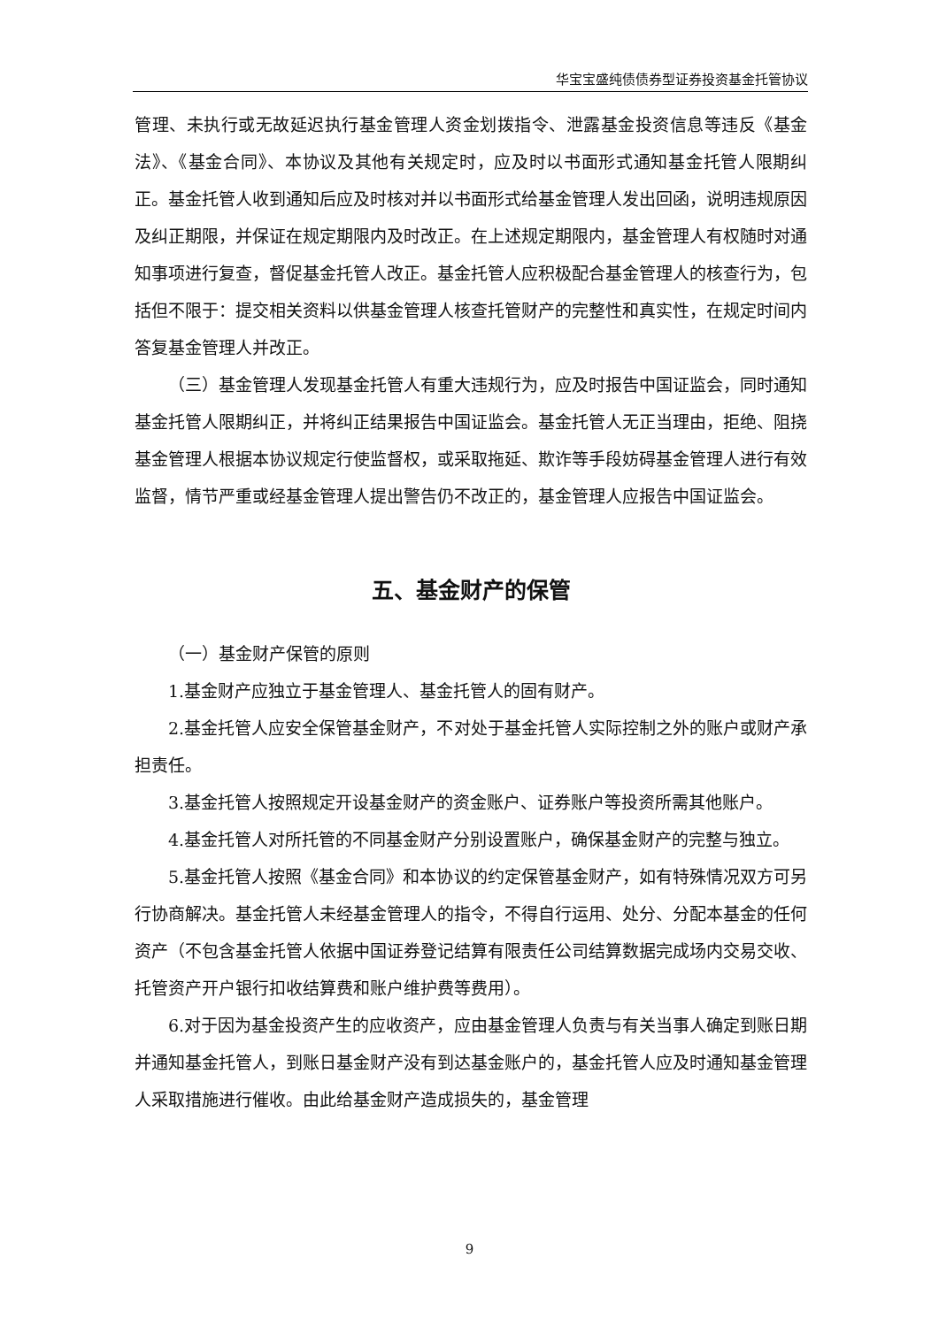华宝宝盛纯债债券型证券投资基金托管协议
管理、未执行或无故延迟执行基金管理人资金划拨指令、泄露基金投资信息等违反《基金法》、《基金合同》、本协议及其他有关规定时，应及时以书面形式通知基金托管人限期纠正。基金托管人收到通知后应及时核对并以书面形式给基金管理人发出回函，说明违规原因及纠正期限，并保证在规定期限内及时改正。在上述规定期限内，基金管理人有权随时对通知事项进行复查，督促基金托管人改正。基金托管人应积极配合基金管理人的核查行为，包括但不限于：提交相关资料以供基金管理人核查托管财产的完整性和真实性，在规定时间内答复基金管理人并改正。
（三）基金管理人发现基金托管人有重大违规行为，应及时报告中国证监会，同时通知基金托管人限期纠正，并将纠正结果报告中国证监会。基金托管人无正当理由，拒绝、阻挠基金管理人根据本协议规定行使监督权，或采取拖延、欺诈等手段妨碍基金管理人进行有效监督，情节严重或经基金管理人提出警告仍不改正的，基金管理人应报告中国证监会。
五、基金财产的保管
（一）基金财产保管的原则
1.基金财产应独立于基金管理人、基金托管人的固有财产。
2.基金托管人应安全保管基金财产，不对处于基金托管人实际控制之外的账户或财产承担责任。
3.基金托管人按照规定开设基金财产的资金账户、证券账户等投资所需其他账户。
4.基金托管人对所托管的不同基金财产分别设置账户，确保基金财产的完整与独立。
5.基金托管人按照《基金合同》和本协议的约定保管基金财产，如有特殊情况双方可另行协商解决。基金托管人未经基金管理人的指令，不得自行运用、处分、分配本基金的任何资产（不包含基金托管人依据中国证券登记结算有限责任公司结算数据完成场内交易交收、托管资产开户银行扣收结算费和账户维护费等费用）。
6.对于因为基金投资产生的应收资产，应由基金管理人负责与有关当事人确定到账日期并通知基金托管人，到账日基金财产没有到达基金账户的，基金托管人应及时通知基金管理人采取措施进行催收。由此给基金财产造成损失的，基金管理
9